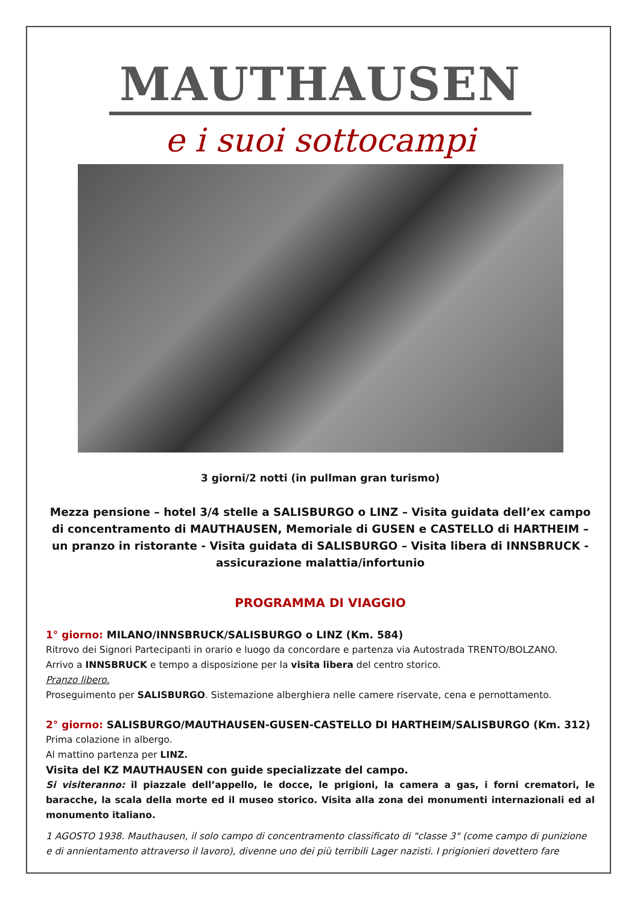MAUTHAUSEN
e i suoi sottocampi
3 giorni/2 notti (in pullman gran turismo)
Mezza pensione – hotel 3/4 stelle a SALISBURGO o LINZ – Visita guidata dell’ex campo di concentramento di MAUTHAUSEN, Memoriale di GUSEN e CASTELLO di HARTHEIM – un pranzo in ristorante - Visita guidata di SALISBURGO – Visita libera di INNSBRUCK - assicurazione malattia/infortunio
PROGRAMMA DI VIAGGIO
1° giorno: MILANO/INNSBRUCK/SALISBURGO o LINZ (Km. 584)
Ritrovo dei Signori Partecipanti in orario e luogo da concordare e partenza via Autostrada TRENTO/BOLZANO.
Arrivo a INNSBRUCK e tempo a disposizione per la visita libera del centro storico.
Pranzo libero.
Proseguimento per SALISBURGO. Sistemazione alberghiera nelle camere riservate, cena e pernottamento.
2° giorno: SALISBURGO/MAUTHAUSEN-GUSEN-CASTELLO DI HARTHEIM/SALISBURGO (Km. 312)
Prima colazione in albergo.
Al mattino partenza per LINZ.
Visita del KZ MAUTHAUSEN con guide specializzate del campo.
Si visiteranno: il piazzale dell’appello, le docce, le prigioni, la camera a gas, i forni crematori, le baracche, la scala della morte ed il museo storico. Visita alla zona dei monumenti internazionali ed al monumento italiano.
1 AGOSTO 1938. Mauthausen, il solo campo di concentramento classificato di "classe 3" (come campo di punizione e di annientamento attraverso il lavoro), divenne uno dei più terribili Lager nazisti. I prigionieri dovettero fare